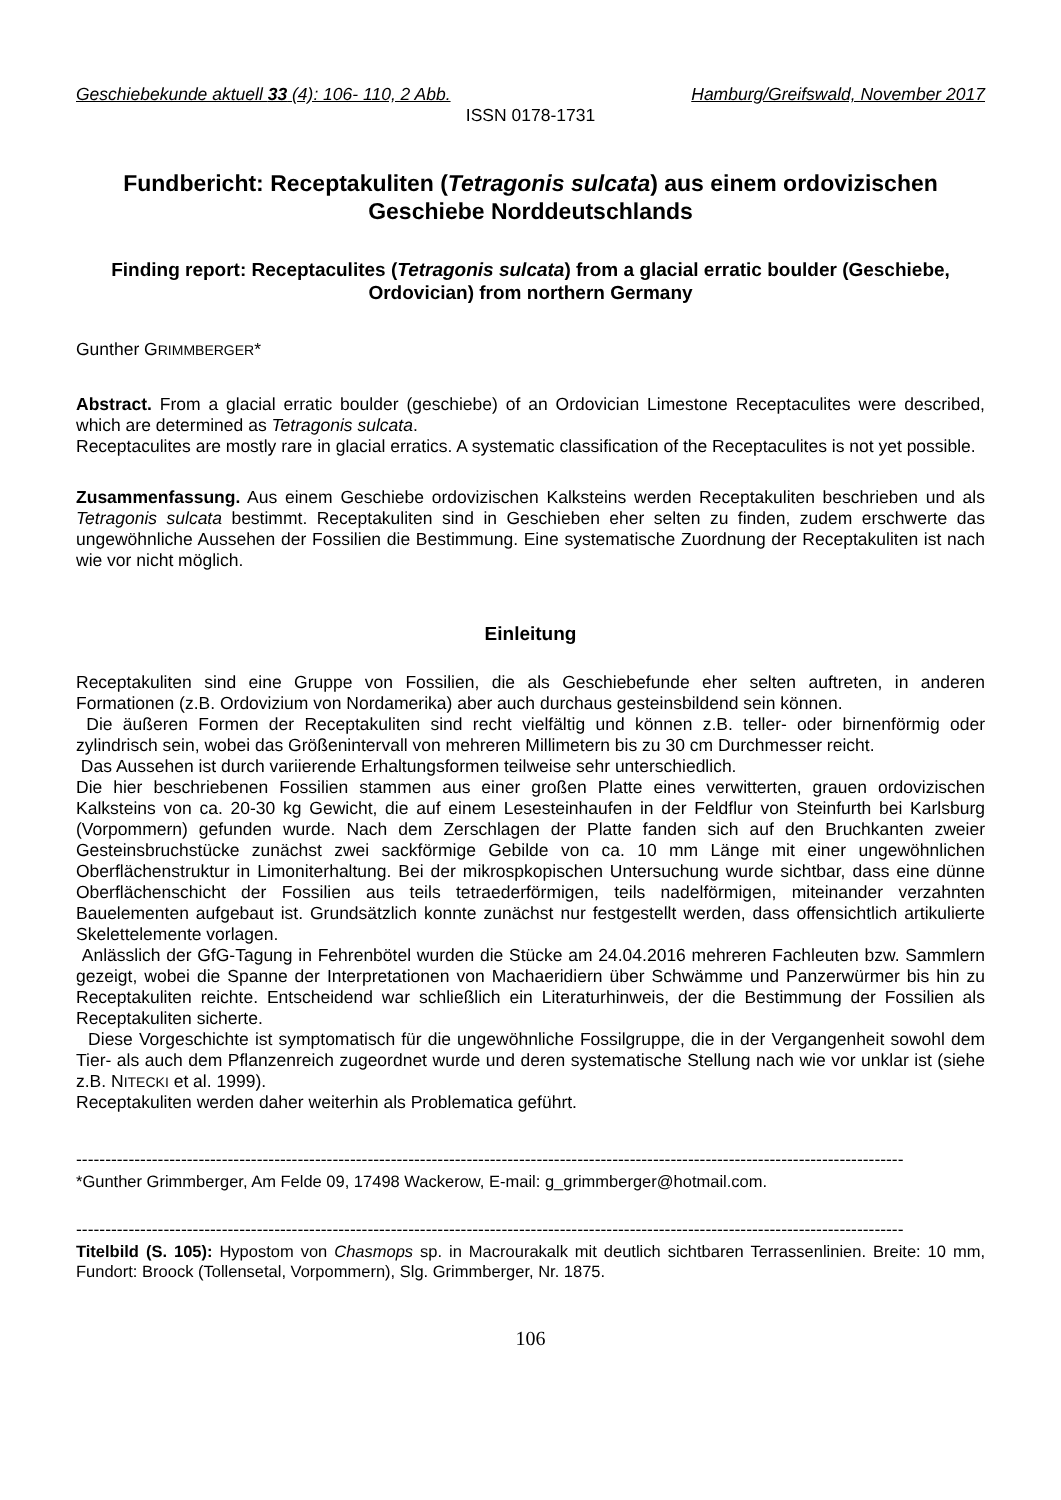Geschiebekunde aktuell 33 (4): 106- 110, 2 Abb. Hamburg/Greifswald, November 2017
ISSN 0178-1731
Fundbericht: Receptakuliten (Tetragonis sulcata) aus einem ordovizischen Geschiebe Norddeutschlands
Finding report: Receptaculites (Tetragonis sulcata) from a glacial erratic boulder (Geschiebe, Ordovician) from northern Germany
Gunther GRIMMBERGER*
Abstract. From a glacial erratic boulder (geschiebe) of an Ordovician Limestone Receptaculites were described, which are determined as Tetragonis sulcata.
Receptaculites are mostly rare in glacial erratics. A systematic classification of the Receptaculites is not yet possible.
Zusammenfassung. Aus einem Geschiebe ordovizischen Kalksteins werden Receptakuliten beschrieben und als Tetragonis sulcata bestimmt. Receptakuliten sind in Geschieben eher selten zu finden, zudem erschwerte das ungewöhnliche Aussehen der Fossilien die Bestimmung. Eine systematische Zuordnung der Receptakuliten ist nach wie vor nicht möglich.
Einleitung
Receptakuliten sind eine Gruppe von Fossilien, die als Geschiebefunde eher selten auftreten, in anderen Formationen (z.B. Ordovizium von Nordamerika) aber auch durchaus gesteinsbildend sein können.
Die äußeren Formen der Receptakuliten sind recht vielfältig und können z.B. teller- oder birnenförmig oder zylindrisch sein, wobei das Größenintervall von mehreren Millimetern bis zu 30 cm Durchmesser reicht.
Das Aussehen ist durch variierende Erhaltungsformen teilweise sehr unterschiedlich.
Die hier beschriebenen Fossilien stammen aus einer großen Platte eines verwitterten, grauen ordovizischen Kalksteins von ca. 20-30 kg Gewicht, die auf einem Lesesteinhaufen in der Feldflur von Steinfurth bei Karlsburg (Vorpommern) gefunden wurde. Nach dem Zerschlagen der Platte fanden sich auf den Bruchkanten zweier Gesteinsbruchstücke zunächst zwei sackförmige Gebilde von ca. 10 mm Länge mit einer ungewöhnlichen Oberflächenstruktur in Limoniterhaltung. Bei der mikrospkopischen Untersuchung wurde sichtbar, dass eine dünne Oberflächenschicht der Fossilien aus teils tetraederförmigen, teils nadelförmigen, miteinander verzahnten Bauelementen aufgebaut ist. Grundsätzlich konnte zunächst nur festgestellt werden, dass offensichtlich artikulierte Skelettelemente vorlagen.
Anlässlich der GfG-Tagung in Fehrenbötel wurden die Stücke am 24.04.2016 mehreren Fachleuten bzw. Sammlern gezeigt, wobei die Spanne der Interpretationen von Machaeridiern über Schwämme und Panzerwürmer bis hin zu Receptakuliten reichte. Entscheidend war schließlich ein Literaturhinweis, der die Bestimmung der Fossilien als Receptakuliten sicherte.
Diese Vorgeschichte ist symptomatisch für die ungewöhnliche Fossilgruppe, die in der Vergangenheit sowohl dem Tier- als auch dem Pflanzenreich zugeordnet wurde und deren systematische Stellung nach wie vor unklar ist (siehe z.B. NITECKI et al. 1999).
Receptakuliten werden daher weiterhin als Problematica geführt.
----------------------------------------------------------------------------------------------------------------------------------------------
*Gunther Grimmberger, Am Felde 09, 17498 Wackerow, E-mail: g_grimmberger@hotmail.com.
----------------------------------------------------------------------------------------------------------------------------------------------
Titelbild (S. 105): Hypostom von Chasmops sp. in Macrourakalk mit deutlich sichtbaren Terrassenlinien. Breite: 10 mm, Fundort: Broock (Tollensetal, Vorpommern), Slg. Grimmberger, Nr. 1875.
106